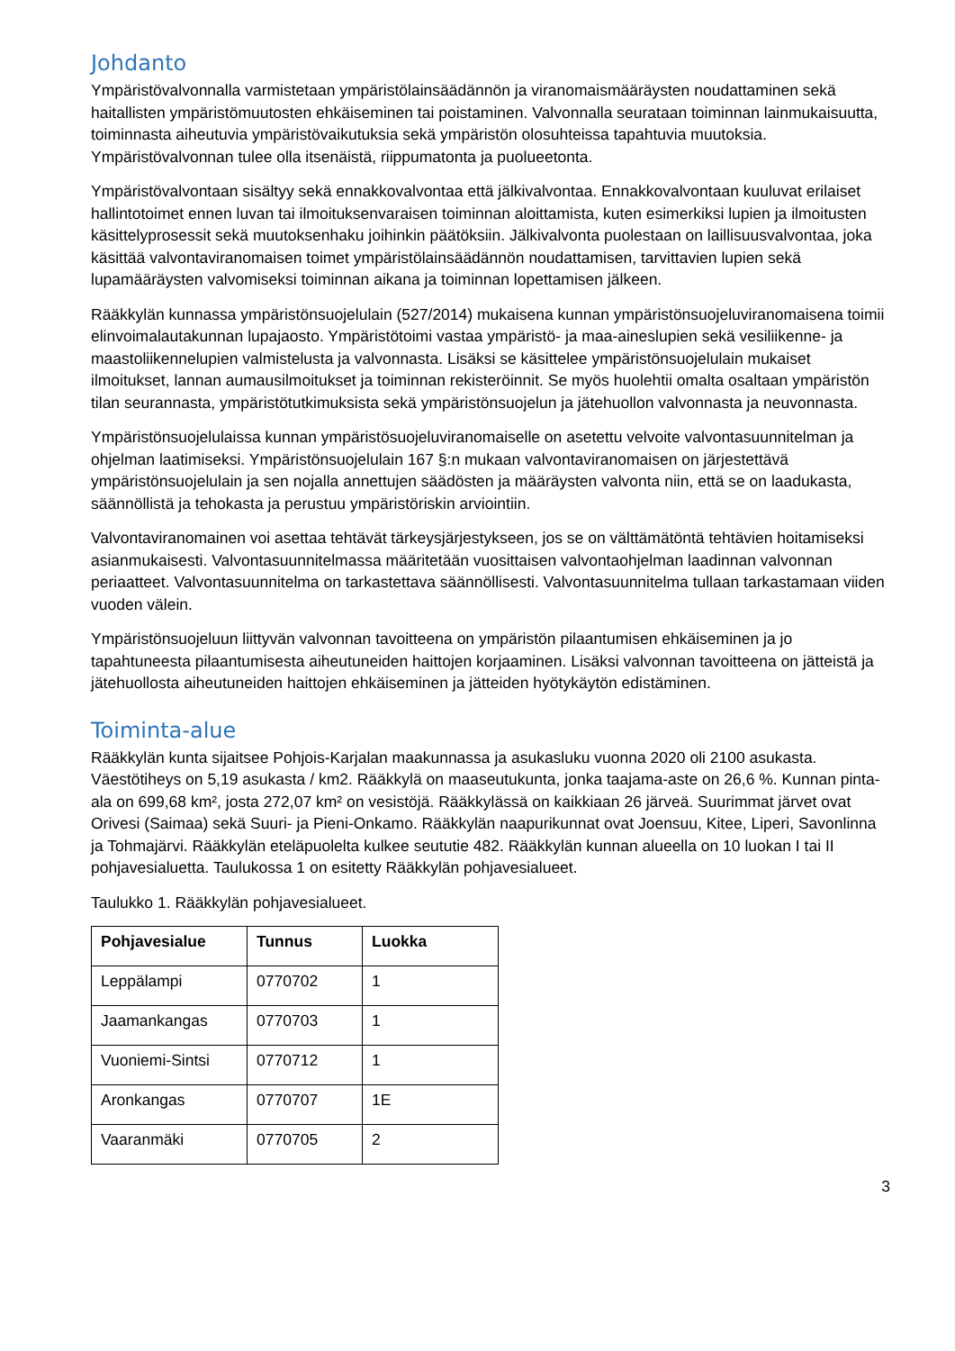Johdanto
Ympäristövalvonnalla varmistetaan ympäristölainsäädännön ja viranomaismääräysten noudattaminen sekä haitallisten ympäristömuutosten ehkäiseminen tai poistaminen. Valvonnalla seurataan toiminnan lainmukaisuutta, toiminnasta aiheutuvia ympäristövaikutuksia sekä ympäristön olosuhteissa tapahtuvia muutoksia. Ympäristövalvonnan tulee olla itsenäistä, riippumatonta ja puolueetonta.
Ympäristövalvontaan sisältyy sekä ennakkovalvontaa että jälkivalvontaa. Ennakkovalvontaan kuuluvat erilaiset hallintotoimet ennen luvan tai ilmoituksenvaraisen toiminnan aloittamista, kuten esimerkiksi lupien ja ilmoitusten käsittelyprosessit sekä muutoksenhaku joihinkin päätöksiin. Jälkivalvonta puolestaan on laillisuusvalvontaa, joka käsittää valvontaviranomaisen toimet ympäristölainsäädännön noudattamisen, tarvittavien lupien sekä lupamääräysten valvomiseksi toiminnan aikana ja toiminnan lopettamisen jälkeen.
Rääkkylän kunnassa ympäristönsuojelulain (527/2014) mukaisena kunnan ympäristönsuojeluviranomaisena toimii elinvoimalautakunnan lupajaosto. Ympäristötoimi vastaa ympäristö- ja maa-aineslupien sekä vesiliikenne- ja maastoliikennelupien valmistelusta ja valvonnasta. Lisäksi se käsittelee ympäristönsuojelulain mukaiset ilmoitukset, lannan aumausilmoitukset ja toiminnan rekisteröinnit. Se myös huolehtii omalta osaltaan ympäristön tilan seurannasta, ympäristötutkimuksista sekä ympäristönsuojelun ja jätehuollon valvonnasta ja neuvonnasta.
Ympäristönsuojelulaissa kunnan ympäristösuojeluviranomaiselle on asetettu velvoite valvontasuunnitelman ja ohjelman laatimiseksi. Ympäristönsuojelulain 167 §:n mukaan valvontaviranomaisen on järjestettävä ympäristönsuojelulain ja sen nojalla annettujen säädösten ja määräysten valvonta niin, että se on laadukasta, säännöllistä ja tehokasta ja perustuu ympäristöriskin arviointiin.
Valvontaviranomainen voi asettaa tehtävät tärkeysjärjestykseen, jos se on välttämätöntä tehtävien hoitamiseksi asianmukaisesti. Valvontasuunnitelmassa määritetään vuosittaisen valvontaohjelman laadinnan valvonnan periaatteet. Valvontasuunnitelma on tarkastettava säännöllisesti. Valvontasuunnitelma tullaan tarkastamaan viiden vuoden välein.
Ympäristönsuojeluun liittyvän valvonnan tavoitteena on ympäristön pilaantumisen ehkäiseminen ja jo tapahtuneesta pilaantumisesta aiheutuneiden haittojen korjaaminen. Lisäksi valvonnan tavoitteena on jätteistä ja jätehuollosta aiheutuneiden haittojen ehkäiseminen ja jätteiden hyötykäytön edistäminen.
Toiminta-alue
Rääkkylän kunta sijaitsee Pohjois-Karjalan maakunnassa ja asukasluku vuonna 2020 oli 2100 asukasta. Väestötiheys on 5,19 asukasta / km2. Rääkkylä on maaseutukunta, jonka taajama-aste on 26,6 %. Kunnan pinta-ala on 699,68 km², josta 272,07 km² on vesistöjä. Rääkkylässä on kaikkiaan 26 järveä. Suurimmat järvet ovat Orivesi (Saimaa) sekä Suuri- ja Pieni-Onkamo. Rääkkylän naapurikunnat ovat Joensuu, Kitee, Liperi, Savonlinna ja Tohmajärvi. Rääkkylän eteläpuolelta kulkee seututie 482. Rääkkylän kunnan alueella on 10 luokan I tai II pohjavesialuetta. Taulukossa 1 on esitetty Rääkkylän pohjavesialueet.
Taulukko 1. Rääkkylän pohjavesialueet.
| Pohjavesialue | Tunnus | Luokka |
| --- | --- | --- |
| Leppälampi | 0770702 | 1 |
| Jaamankangas | 0770703 | 1 |
| Vuoniemi-Sintsi | 0770712 | 1 |
| Aronkangas | 0770707 | 1E |
| Vaaranmäki | 0770705 | 2 |
3